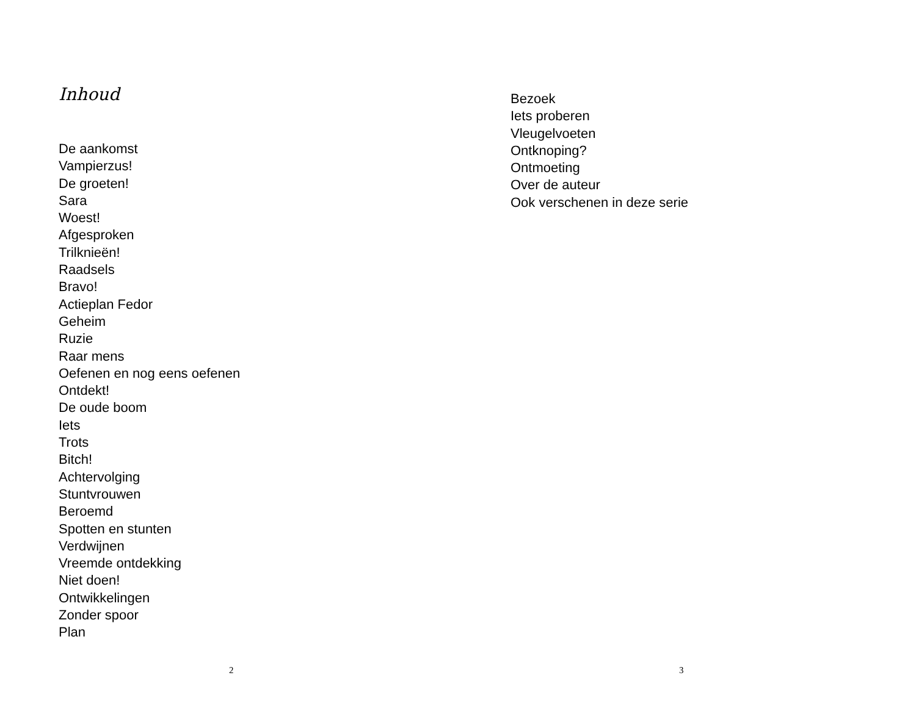Inhoud
De aankomst
Vampierzus!
De groeten!
Sara
Woest!
Afgesproken
Trilknieën!
Raadsels
Bravo!
Actieplan Fedor
Geheim
Ruzie
Raar mens
Oefenen en nog eens oefenen
Ontdekt!
De oude boom
Iets
Trots
Bitch!
Achtervolging
Stuntvrouwen
Beroemd
Spotten en stunten
Verdwijnen
Vreemde ontdekking
Niet doen!
Ontwikkelingen
Zonder spoor
Plan
2
Bezoek
Iets proberen
Vleugelvoeten
Ontknoping?
Ontmoeting
Over de auteur
Ook verschenen in deze serie
3